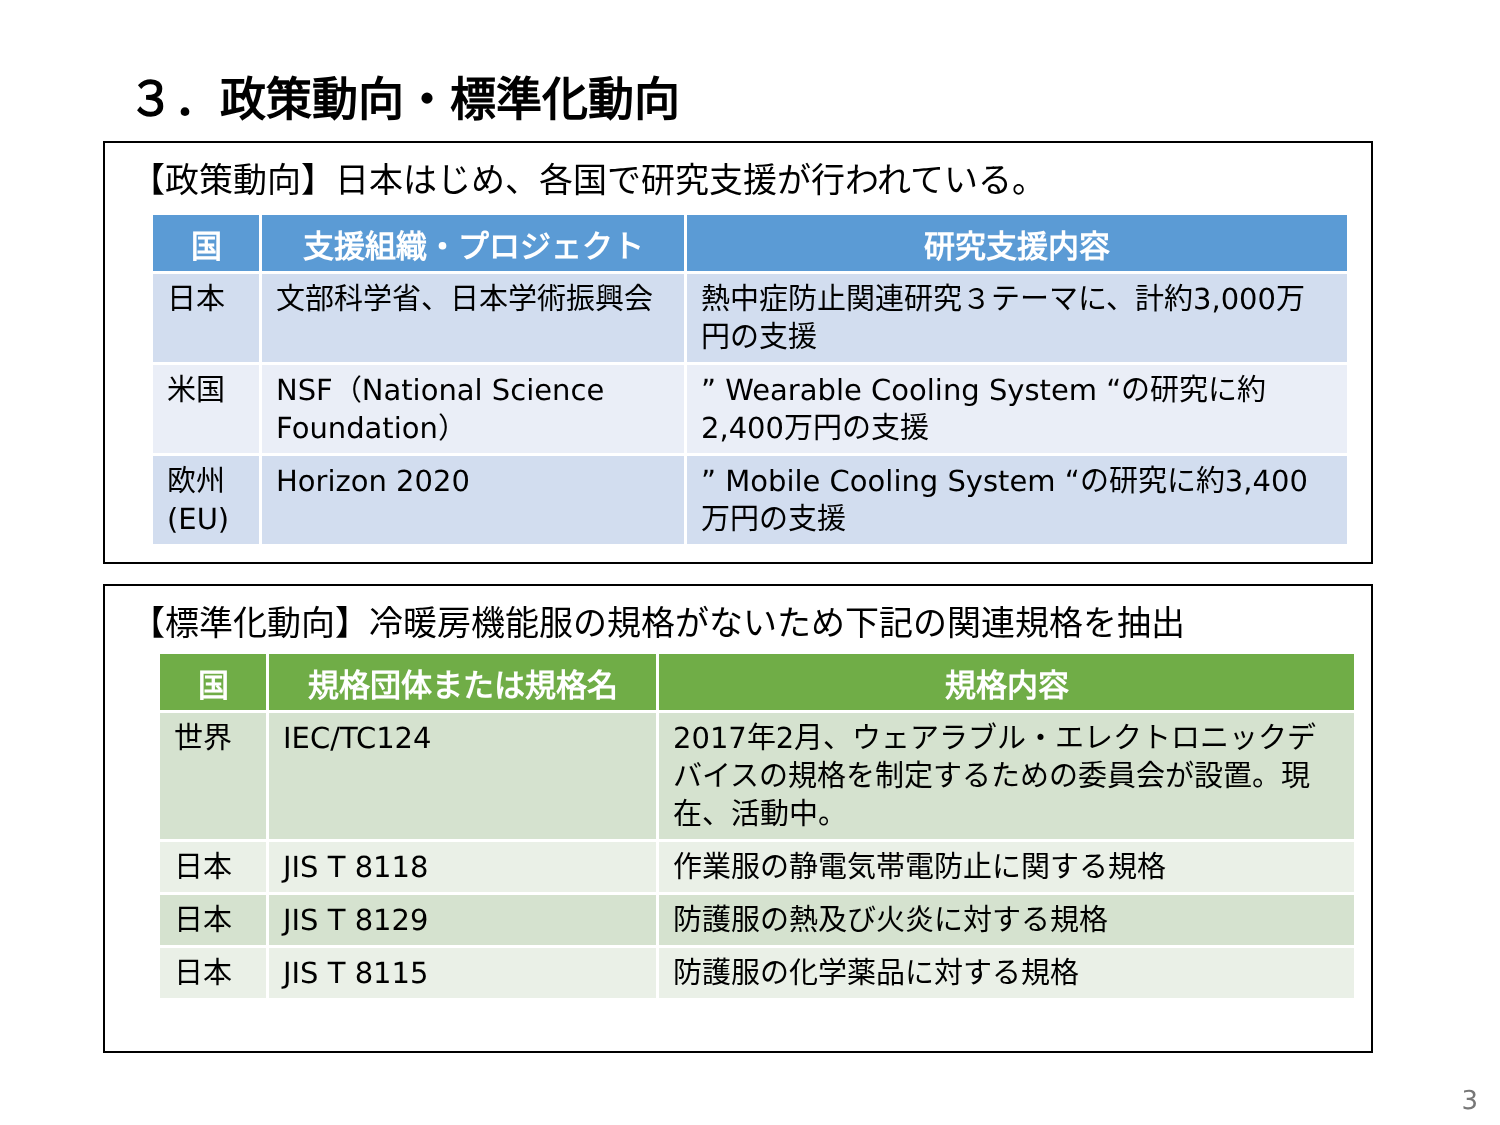３．政策動向・標準化動向
【政策動向】日本はじめ、各国で研究支援が行われている。
| 国 | 支援組織・プロジェクト | 研究支援内容 |
| --- | --- | --- |
| 日本 | 文部科学省、日本学術振興会 | 熱中症防止関連研究３テーマに、計約3,000万円の支援 |
| 米国 | NSF（National Science Foundation） | ” Wearable Cooling System “の研究に約2,400万円の支援 |
| 欧州(EU) | Horizon 2020 | ” Mobile Cooling System “の研究に約3,400万円の支援 |
【標準化動向】冷暖房機能服の規格がないため下記の関連規格を抽出
| 国 | 規格団体または規格名 | 規格内容 |
| --- | --- | --- |
| 世界 | IEC/TC124 | 2017年2月、ウェアラブル・エレクトロニックデバイスの規格を制定するための委員会が設置。現在、活動中。 |
| 日本 | JIS T 8118 | 作業服の静電気帯電防止に関する規格 |
| 日本 | JIS T 8129 | 防護服の熱及び火炎に対する規格 |
| 日本 | JIS T 8115 | 防護服の化学薬品に対する規格 |
3